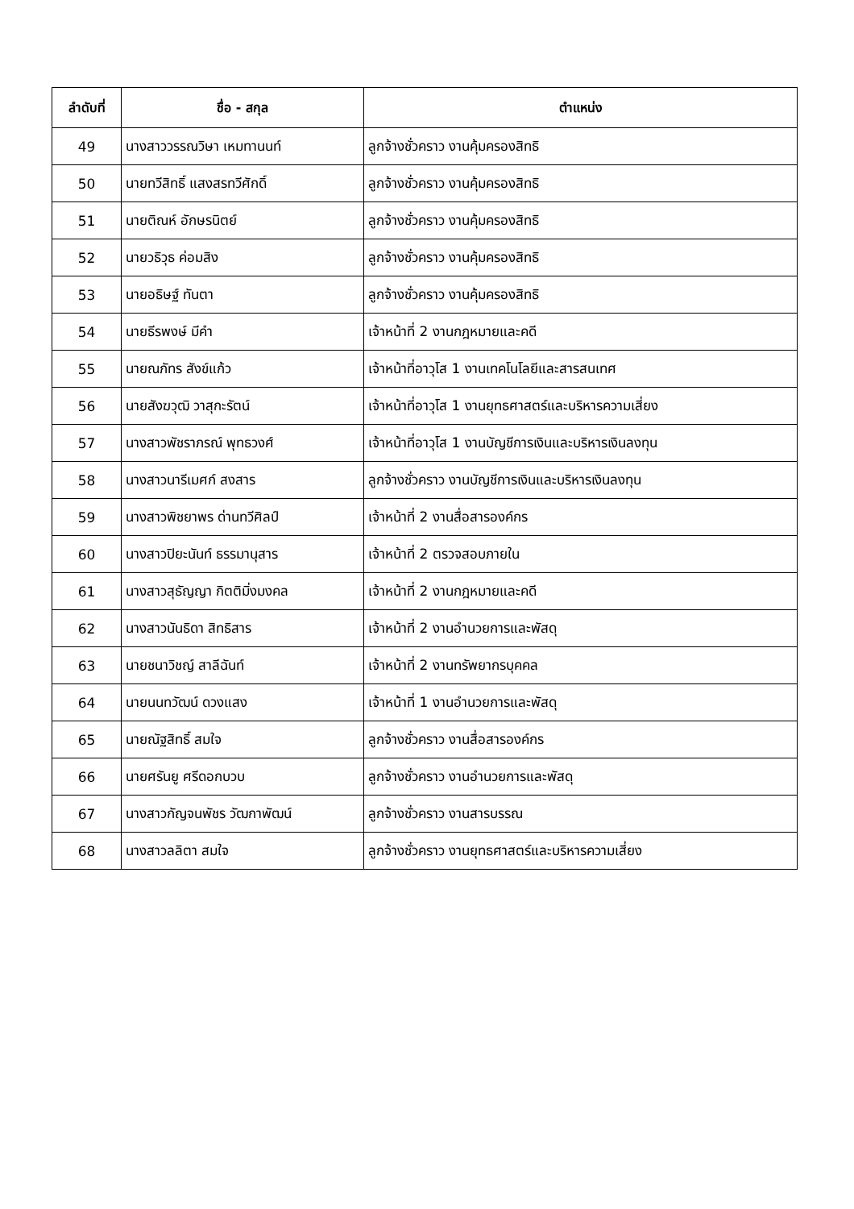| ลำดับที่ | ชื่อ - สกุล | ตำแหน่ง |
| --- | --- | --- |
| 49 | นางสาววรรณวิษา เหมทานนท์ | ลูกจ้างชั่วคราว งานคุ้มครองสิทธิ |
| 50 | นายทวีสิทธิ์ แสงสรทวีศักดิ์ | ลูกจ้างชั่วคราว งานคุ้มครองสิทธิ |
| 51 | นายติณห์ อักษรนิตย์ | ลูกจ้างชั่วคราว งานคุ้มครองสิทธิ |
| 52 | นายวธิวุธ ค่อมสิง | ลูกจ้างชั่วคราว งานคุ้มครองสิทธิ |
| 53 | นายอธิษฐ์ ทันตา | ลูกจ้างชั่วคราว งานคุ้มครองสิทธิ |
| 54 | นายธีรพงษ์ มีคำ | เจ้าหน้าที่ 2 งานกฎหมายและคดี |
| 55 | นายณภัทร สังข์แก้ว | เจ้าหน้าที่อาวุโส 1 งานเทคโนโลยีและสารสนเทศ |
| 56 | นายสังฆวุฒิ วาสุกะรัตน์ | เจ้าหน้าที่อาวุโส 1 งานยุทธศาสตร์และบริหารความเสี่ยง |
| 57 | นางสาวพัชราภรณ์ พุทธวงศ์ | เจ้าหน้าที่อาวุโส 1 งานบัญชีการเงินและบริหารเงินลงทุน |
| 58 | นางสาวนารีเมศก์ สงสาร | ลูกจ้างชั่วคราว งานบัญชีการเงินและบริหารเงินลงทุน |
| 59 | นางสาวพิชยาพร ด่านทวีศิลป์ | เจ้าหน้าที่ 2 งานสื่อสารองค์กร |
| 60 | นางสาวปิยะนันท์ ธรรมานุสาร | เจ้าหน้าที่ 2 ตรวจสอบภายใน |
| 61 | นางสาวสุธัญญา กิตติมิ่งมงคล | เจ้าหน้าที่ 2 งานกฎหมายและคดี |
| 62 | นางสาวนันธิดา สิทธิสาร | เจ้าหน้าที่ 2 งานอำนวยการและพัสดุ |
| 63 | นายชนาวิชญ์ สาลีฉันท์ | เจ้าหน้าที่ 2 งานทรัพยากรบุคคล |
| 64 | นายนนทวัฒน์ ดวงแสง | เจ้าหน้าที่ 1 งานอำนวยการและพัสดุ |
| 65 | นายณัฐสิทธิ์ สมใจ | ลูกจ้างชั่วคราว งานสื่อสารองค์กร |
| 66 | นายศรันยู ศรีดอกบวบ | ลูกจ้างชั่วคราว งานอำนวยการและพัสดุ |
| 67 | นางสาวกัญจนพัชร วัฒกาพัฒน์ | ลูกจ้างชั่วคราว งานสารบรรณ |
| 68 | นางสาวลลิตา สมใจ | ลูกจ้างชั่วคราว งานยุทธศาสตร์และบริหารความเสี่ยง |